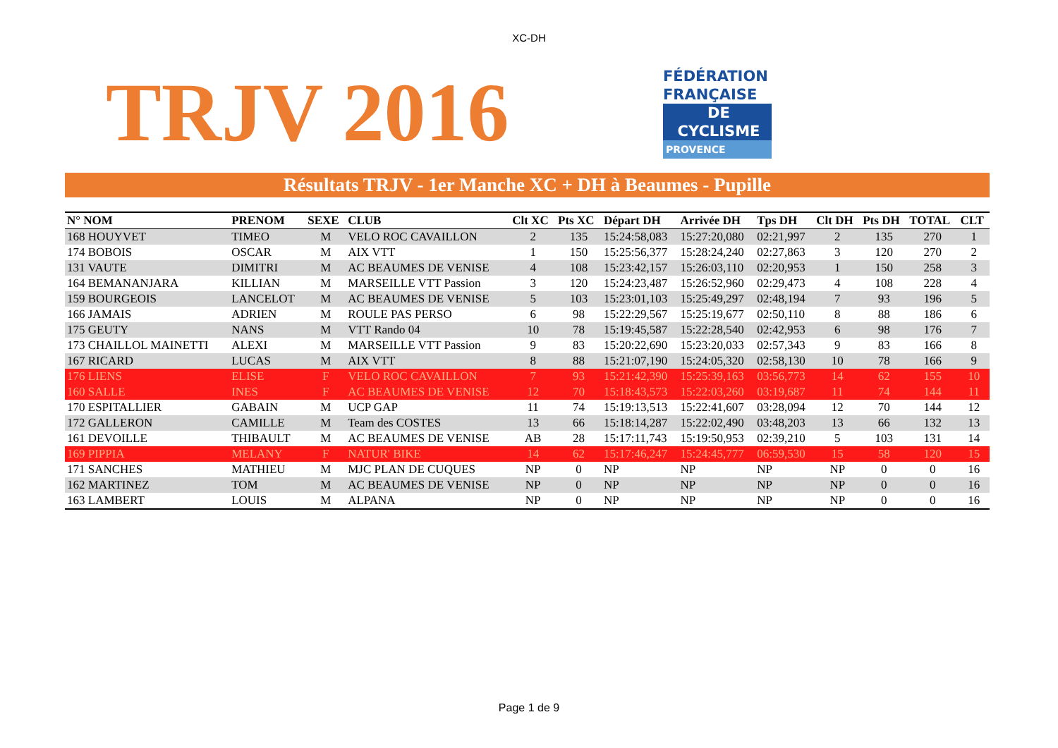XC-DH
TRJV 2016
FÉDÉRATION
FRANÇAISE
DE CYCLISME
PROVENCE
Résultats TRJV - 1er Manche XC + DH à Beaumes - Pupille
| N° NOM | PRENOM | SEXE | CLUB | Clt XC | Pts XC | Départ DH | Arrivée DH | Tps DH | Clt DH | Pts DH | TOTAL | CLT |
| --- | --- | --- | --- | --- | --- | --- | --- | --- | --- | --- | --- | --- |
| 168 HOUYVET | TIMEO | M | VELO ROC CAVAILLON | 2 | 135 | 15:24:58,083 | 15:27:20,080 | 02:21,997 | 2 | 135 | 270 | 1 |
| 174 BOBOIS | OSCAR | M | AIX VTT | 1 | 150 | 15:25:56,377 | 15:28:24,240 | 02:27,863 | 3 | 120 | 270 | 2 |
| 131 VAUTE | DIMITRI | M | AC BEAUMES DE VENISE | 4 | 108 | 15:23:42,157 | 15:26:03,110 | 02:20,953 | 1 | 150 | 258 | 3 |
| 164 BEMANANJARA | KILLIAN | M | MARSEILLE VTT Passion | 3 | 120 | 15:24:23,487 | 15:26:52,960 | 02:29,473 | 4 | 108 | 228 | 4 |
| 159 BOURGEOIS | LANCELOT | M | AC BEAUMES DE VENISE | 5 | 103 | 15:23:01,103 | 15:25:49,297 | 02:48,194 | 7 | 93 | 196 | 5 |
| 166 JAMAIS | ADRIEN | M | ROULE PAS PERSO | 6 | 98 | 15:22:29,567 | 15:25:19,677 | 02:50,110 | 8 | 88 | 186 | 6 |
| 175 GEUTY | NANS | M | VTT Rando 04 | 10 | 78 | 15:19:45,587 | 15:22:28,540 | 02:42,953 | 6 | 98 | 176 | 7 |
| 173 CHAILLOL MAINETTI | ALEXI | M | MARSEILLE VTT Passion | 9 | 83 | 15:20:22,690 | 15:23:20,033 | 02:57,343 | 9 | 83 | 166 | 8 |
| 167 RICARD | LUCAS | M | AIX VTT | 8 | 88 | 15:21:07,190 | 15:24:05,320 | 02:58,130 | 10 | 78 | 166 | 9 |
| 176 LIENS | ELISE | F | VELO ROC CAVAILLON | 7 | 93 | 15:21:42,390 | 15:25:39,163 | 03:56,773 | 14 | 62 | 155 | 10 |
| 160 SALLE | INES | F | AC BEAUMES DE VENISE | 12 | 70 | 15:18:43,573 | 15:22:03,260 | 03:19,687 | 11 | 74 | 144 | 11 |
| 170 ESPITALLIER | GABAIN | M | UCP GAP | 11 | 74 | 15:19:13,513 | 15:22:41,607 | 03:28,094 | 12 | 70 | 144 | 12 |
| 172 GALLERON | CAMILLE | M | Team des COSTES | 13 | 66 | 15:18:14,287 | 15:22:02,490 | 03:48,203 | 13 | 66 | 132 | 13 |
| 161 DEVOILLE | THIBAULT | M | AC BEAUMES DE VENISE | AB | 28 | 15:17:11,743 | 15:19:50,953 | 02:39,210 | 5 | 103 | 131 | 14 |
| 169 PIPPIA | MELANY | F | NATUR' BIKE | 14 | 62 | 15:17:46,247 | 15:24:45,777 | 06:59,530 | 15 | 58 | 120 | 15 |
| 171 SANCHES | MATHIEU | M | MJC PLAN DE CUQUES | NP | 0 | NP | NP | NP | NP | 0 | 0 | 16 |
| 162 MARTINEZ | TOM | M | AC BEAUMES DE VENISE | NP | 0 | NP | NP | NP | NP | 0 | 0 | 16 |
| 163 LAMBERT | LOUIS | M | ALPANA | NP | 0 | NP | NP | NP | NP | 0 | 0 | 16 |
Page 1 de 9